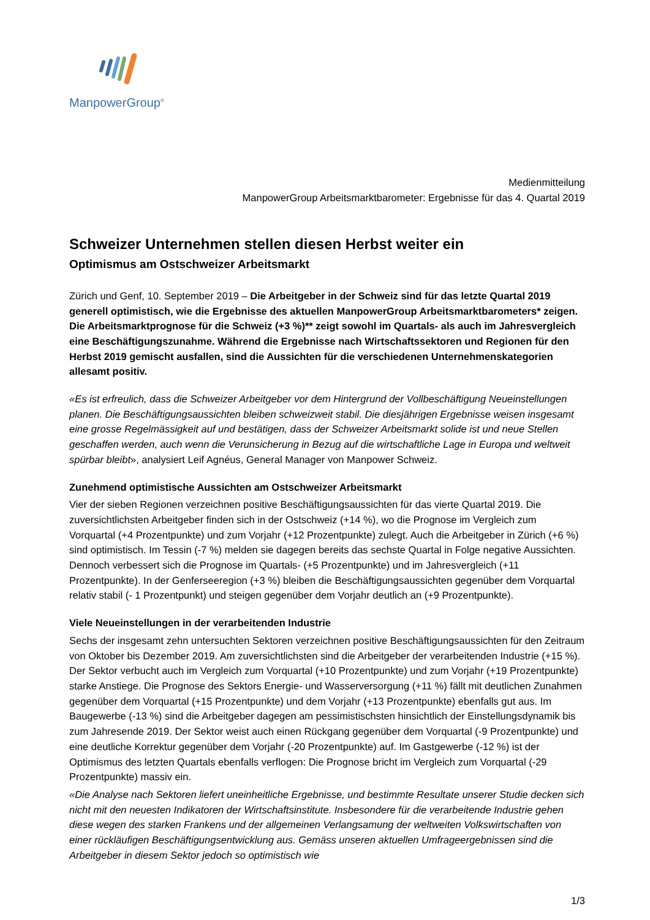ManpowerGroup<sup>®</sup>
Medienmitteilung
ManpowerGroup Arbeitsmarktbarometer: Ergebnisse für das 4. Quartal 2019
Schweizer Unternehmen stellen diesen Herbst weiter ein
Optimismus am Ostschweizer Arbeitsmarkt
Zürich und Genf, 10. September 2019 – Die Arbeitgeber in der Schweiz sind für das letzte Quartal 2019 generell optimistisch, wie die Ergebnisse des aktuellen ManpowerGroup Arbeitsmarktbarometers* zeigen. Die Arbeitsmarktprognose für die Schweiz (+3 %)** zeigt sowohl im Quartals- als auch im Jahresvergleich eine Beschäftigungszunahme. Während die Ergebnisse nach Wirtschaftssektoren und Regionen für den Herbst 2019 gemischt ausfallen, sind die Aussichten für die verschiedenen Unternehmenskategorien allesamt positiv.
«Es ist erfreulich, dass die Schweizer Arbeitgeber vor dem Hintergrund der Vollbeschäftigung Neueinstellungen planen. Die Beschäftigungsaussichten bleiben schweizweit stabil. Die diesjährigen Ergebnisse weisen insgesamt eine grosse Regelmässigkeit auf und bestätigen, dass der Schweizer Arbeitsmarkt solide ist und neue Stellen geschaffen werden, auch wenn die Verunsicherung in Bezug auf die wirtschaftliche Lage in Europa und weltweit spürbar bleibt», analysiert Leif Agnéus, General Manager von Manpower Schweiz.
Zunehmend optimistische Aussichten am Ostschweizer Arbeitsmarkt
Vier der sieben Regionen verzeichnen positive Beschäftigungsaussichten für das vierte Quartal 2019. Die zuversichtlichsten Arbeitgeber finden sich in der Ostschweiz (+14 %), wo die Prognose im Vergleich zum Vorquartal (+4 Prozentpunkte) und zum Vorjahr (+12 Prozentpunkte) zulegt. Auch die Arbeitgeber in Zürich (+6 %) sind optimistisch. Im Tessin (-7 %) melden sie dagegen bereits das sechste Quartal in Folge negative Aussichten. Dennoch verbessert sich die Prognose im Quartals- (+5 Prozentpunkte) und im Jahresvergleich (+11 Prozentpunkte). In der Genferseeregion (+3 %) bleiben die Beschäftigungsaussichten gegenüber dem Vorquartal relativ stabil (- 1 Prozentpunkt) und steigen gegenüber dem Vorjahr deutlich an (+9 Prozentpunkte).
Viele Neueinstellungen in der verarbeitenden Industrie
Sechs der insgesamt zehn untersuchten Sektoren verzeichnen positive Beschäftigungsaussichten für den Zeitraum von Oktober bis Dezember 2019. Am zuversichtlichsten sind die Arbeitgeber der verarbeitenden Industrie (+15 %). Der Sektor verbucht auch im Vergleich zum Vorquartal (+10 Prozentpunkte) und zum Vorjahr (+19 Prozentpunkte) starke Anstiege. Die Prognose des Sektors Energie- und Wasserversorgung (+11 %) fällt mit deutlichen Zunahmen gegenüber dem Vorquartal (+15 Prozentpunkte) und dem Vorjahr (+13 Prozentpunkte) ebenfalls gut aus. Im Baugewerbe (-13 %) sind die Arbeitgeber dagegen am pessimistischsten hinsichtlich der Einstellungsdynamik bis zum Jahresende 2019. Der Sektor weist auch einen Rückgang gegenüber dem Vorquartal (-9 Prozentpunkte) und eine deutliche Korrektur gegenüber dem Vorjahr (-20 Prozentpunkte) auf. Im Gastgewerbe (-12 %) ist der Optimismus des letzten Quartals ebenfalls verflogen: Die Prognose bricht im Vergleich zum Vorquartal (-29 Prozentpunkte) massiv ein.
«Die Analyse nach Sektoren liefert uneinheitliche Ergebnisse, und bestimmte Resultate unserer Studie decken sich nicht mit den neuesten Indikatoren der Wirtschaftsinstitute. Insbesondere für die verarbeitende Industrie gehen diese wegen des starken Frankens und der allgemeinen Verlangsamung der weltweiten Volkswirtschaften von einer rückläufigen Beschäftigungsentwicklung aus. Gemäss unseren aktuellen Umfrageergebnissen sind die Arbeitgeber in diesem Sektor jedoch so optimistisch wie
1/3